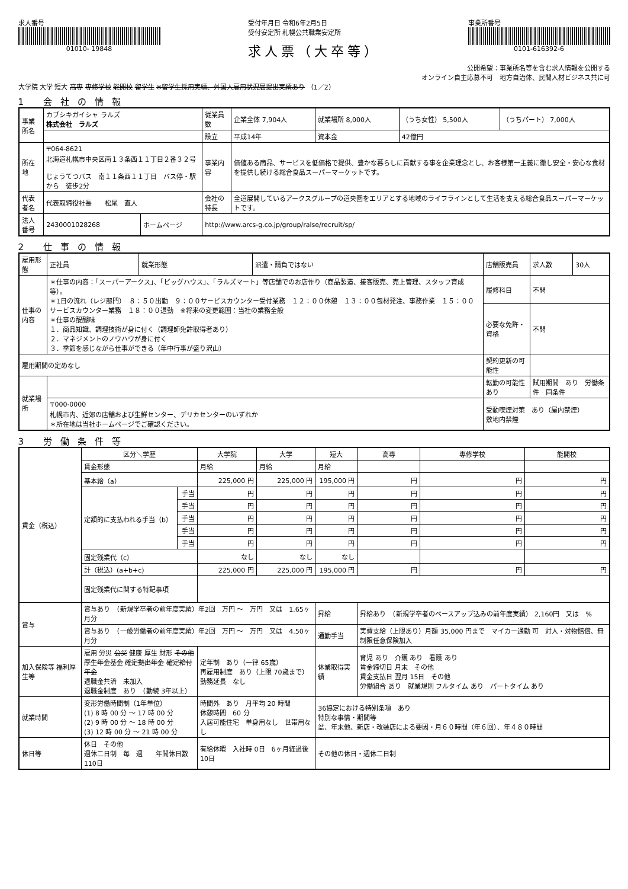求人番号
01010- 19848
受付年月日 令和6年2月5日
受付安定所 札幌公共職業安定所
求人票（大卒等）
事業所番号
0101-616392-6
公開希望：事業所名等を含む求人情報を公開する
オンライン自主応募不可　地方自治体、民間人材ビジネス共に可
大学院 大学 短大 高専 専修学校 能開校 留学生 ※留学生採用実績、外国人雇用状況届提出実績あり （1／2）
1 会社の情報
| 事業所名 | カブシキガイシャ ラルズ 株式会社 ラルズ | | | 従業員数 | 企業全体 7,904人 | 就業場所 8,000人 | （うち女性） 5,500人 | （うちパート） 7,000人 |
| | | | | 設立 | 平成14年 | 資本金 | 42億円 | |
| 所在地 | 〒064-8621 北海道札幌市中央区南１３条西１１丁目２番３２号 じょうてつバス 南１１条西１１丁目 バス停・駅 から 徒歩2分 | | | 事業内容 | 価値ある商品、サービスを低価格で提供、豊かな暮らしに貢献する事を企業理念とし、お客様第一主義に徹し安全・安心な食材を提供し続ける総合食品スーパーマーケットです。 | | | |
| 代表者名 | 代表取締役社長 松尾 直人 | | | 会社の特長 | 全道展開しているアークスグループの道央圏をエリアとする地域のライフラインとして生活を支える総合食品スーパーマーケットです。 | | | |
| 法人番号 | 2430001028268 | ホームページ | http://www.arcs-g.co.jp/group/ralse/recruit/sp/ | | | | | |
2 仕事の情報
| 雇用形態 | 正社員 | 就業形態 | 派遣・請負ではない | 店舗販売員 | 求人数 | 30人 |
| 仕事の内容 | ＊仕事の内容：「スーパーアークス」、「ビッグハウス」、「ラルズマート」等店舗でのお店作り（商品製造、接客販売、売上管理、スタッフ育成等）。 ＊1日の流れ（レジ部門） ８：５０出勤 ９：００サービスカウンター受付業務 １２：００休憩 １３：００包材発注、事務作業 １５：００サービスカウンター業務 １８：００退勤 ※将来の変更範囲：当社の業務全般 ＊仕事の醍醐味 １．商品知識、調理技術が身に付く（調理師免許取得者あり） ２．マネジメントのノウハウが身に付く ３．季節を感じながら仕事ができる（年中行事が盛り沢山） | | | 履修科目 | 不問 | |
| | | | | 必要な免許・資格 | 不問 | |
| 雇用期間の定めなし | | | | 契約更新の可能性 | | |
| 就業場所 | | | | 転勤の可能性 あり | 試用期間 あり 労働条件 同条件 | |
| | 〒000-0000 札幌市内、近郊の店舗および生鮮センター、デリカセンターのいずれか ＊所在地は当社ホームページでご確認ください。 | | | 受動喫煙対策 あり（屋内禁煙） 敷地内禁煙 | | |
3 労働条件等
| 賃金（税込） | 区分＼学歴 | | 大学院 | 大学 | 短大 | 高専 | 専修学校 | 能開校 |
| | 賃金形態 | | 月給 | 月給 | 月給 | | | |
| | 基本給（a） | | 225,000 円 | 225,000 円 | 195,000 円 | 円 | 円 | 円 |
| | 定額的に支払われる手当（b） | 手当 | 円 | 円 | 円 | 円 | 円 | 円 |
| | | 手当 | 円 | 円 | 円 | 円 | 円 | 円 |
| | | 手当 | 円 | 円 | 円 | 円 | 円 | 円 |
| | | 手当 | 円 | 円 | 円 | 円 | 円 | 円 |
| | | 手当 | 円 | 円 | 円 | 円 | 円 | 円 |
| | 固定残業代（c） | | なし | なし | なし | | | |
| | 計（税込）(a+b+c) | | 225,000 円 | 225,000 円 | 195,000 円 | 円 | 円 | 円 |
| | 固定残業代に関する特記事項 | | | | | | | |
| 賞与 | 賞与あり （新規学卒者の前年度実績）年2回 万円 ～ 万円 又は 1.65ヶ月分 | | | | 昇給 | 昇給あり （新規学卒者のベースアップ込みの前年度実績） 2,160円 又は % | | |
| | 賞与あり （一般労働者の前年度実績）年2回 万円 ～ 万円 又は 4.50ヶ月分 | | | | 通勤手当 | 実費支給（上限あり）月額 35,000 円まで マイカー通勤 可 対人・対物賠償、無制限任意保険加入 | | |
| 加入保険等 福利厚生等 | 雇用 労災 公災 健康 厚生 財形 その他 厚生年金基金 確定拠出年金 確定給付年金 退職金共済 未加入 退職金制度 あり （勤続 3年以上） | | 定年制 あり（一律 65歳） 再雇用制度 あり（上限 70歳まで） 勤務延長 なし | | 休業取得実績 | 育児 あり 介護 あり 看護 あり 賃金締切日 月末 その他 賃金支払日 翌月 15日 その他 労働組合 あり 就業規則 フルタイム あり パートタイム あり | | |
| 就業時間 | 変形労働時間制（1年単位） (1) 8 時 00 分 ～ 17 時 00 分 (2) 9 時 00 分 ～ 18 時 00 分 (3) 12 時 00 分 ～ 21 時 00 分 | | 時間外 あり 月平均 20 時間 休憩時間 60 分 入居可能住宅 単身用なし 世帯用なし | | 36協定における特別条項 あり 特別な事情・期間等 盆、年末他、新店・改装店による要因・月６０時間（年６回）、年４８０時間 | | | |
| 休日等 | 休日 その他 週休二日制 毎 週 年間休日数 110日 | | 有給休暇 入社時 0日 6ヶ月経過後 10日 | | その他の休日・週休二日制 | | | |